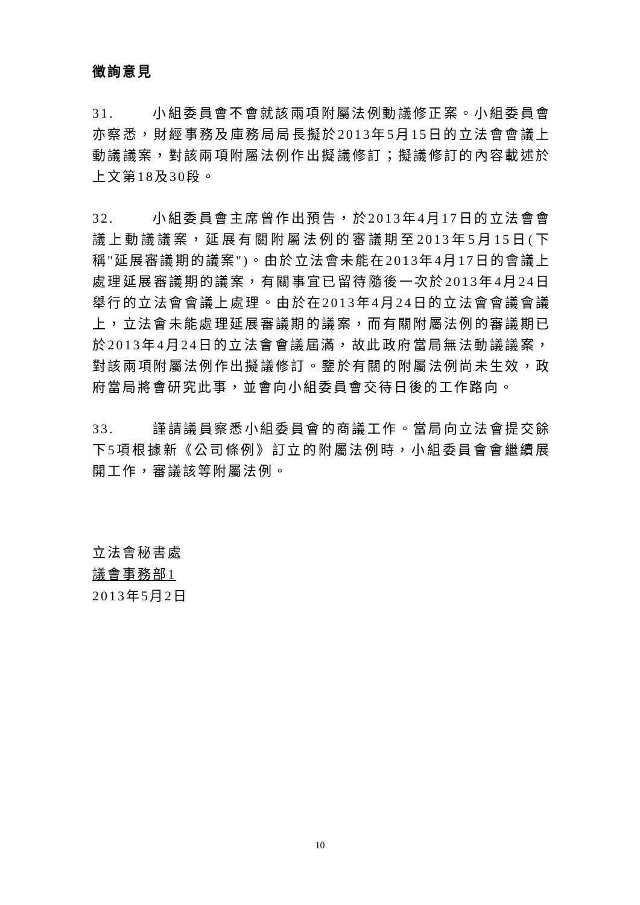徵詢意見
31. 小組委員會不會就該兩項附屬法例動議修正案。小組委員會亦察悉，財經事務及庫務局局長擬於2013年5月15日的立法會會議上動議議案，對該兩項附屬法例作出擬議修訂；擬議修訂的內容載述於上文第18及30段。
32. 小組委員會主席曾作出預告，於2013年4月17日的立法會會議上動議議案，延展有關附屬法例的審議期至2013年5月15日(下稱"延展審議期的議案")。由於立法會未能在2013年4月17日的會議上處理延展審議期的議案，有關事宜已留待隨後一次於2013年4月24日舉行的立法會會議上處理。由於在2013年4月24日的立法會會議會議上，立法會未能處理延展審議期的議案，而有關附屬法例的審議期已於2013年4月24日的立法會會議屆滿，故此政府當局無法動議議案，對該兩項附屬法例作出擬議修訂。鑒於有關的附屬法例尚未生效，政府當局將會研究此事，並會向小組委員會交待日後的工作路向。
33. 謹請議員察悉小組委員會的商議工作。當局向立法會提交餘下5項根據新《公司條例》訂立的附屬法例時，小組委員會會繼續展開工作，審議該等附屬法例。
立法會秘書處
議會事務部1
2013年5月2日
10